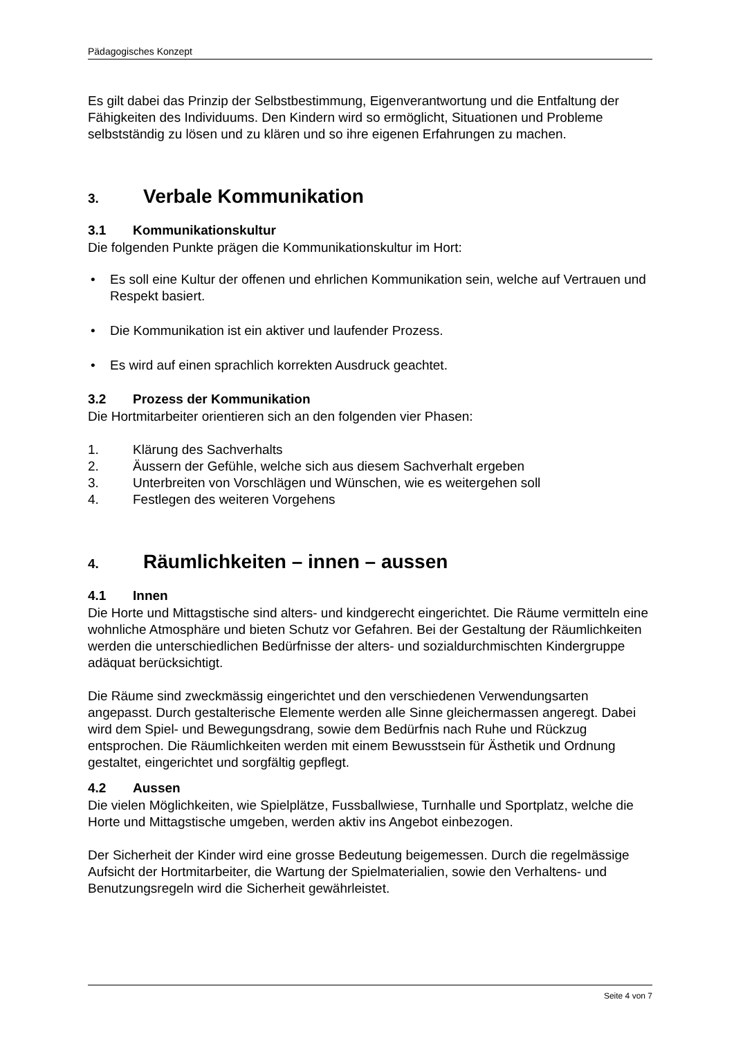Pädagogisches Konzept
Es gilt dabei das Prinzip der Selbstbestimmung, Eigenverantwortung und die Entfaltung der Fähigkeiten des Individuums. Den Kindern wird so ermöglicht, Situationen und Probleme selbstständig zu lösen und zu klären und so ihre eigenen Erfahrungen zu machen.
3. Verbale Kommunikation
3.1 Kommunikationskultur
Die folgenden Punkte prägen die Kommunikationskultur im Hort:
• Es soll eine Kultur der offenen und ehrlichen Kommunikation sein, welche auf Vertrauen und Respekt basiert.
• Die Kommunikation ist ein aktiver und laufender Prozess.
• Es wird auf einen sprachlich korrekten Ausdruck geachtet.
3.2 Prozess der Kommunikation
Die Hortmitarbeiter orientieren sich an den folgenden vier Phasen:
1. Klärung des Sachverhalts
2. Äussern der Gefühle, welche sich aus diesem Sachverhalt ergeben
3. Unterbreiten von Vorschlägen und Wünschen, wie es weitergehen soll
4. Festlegen des weiteren Vorgehens
4. Räumlichkeiten – innen – aussen
4.1 Innen
Die Horte und Mittagstische sind alters- und kindgerecht eingerichtet. Die Räume vermitteln eine wohnliche Atmosphäre und bieten Schutz vor Gefahren. Bei der Gestaltung der Räumlichkeiten werden die unterschiedlichen Bedürfnisse der alters- und sozialdurchmischten Kindergruppe adäquat berücksichtigt.
Die Räume sind zweckmässig eingerichtet und den verschiedenen Verwendungsarten angepasst. Durch gestalterische Elemente werden alle Sinne gleichermassen angeregt. Dabei wird dem Spiel- und Bewegungsdrang, sowie dem Bedürfnis nach Ruhe und Rückzug entsprochen. Die Räumlichkeiten werden mit einem Bewusstsein für Ästhetik und Ordnung gestaltet, eingerichtet und sorgfältig gepflegt.
4.2 Aussen
Die vielen Möglichkeiten, wie Spielplätze, Fussballwiese, Turnhalle und Sportplatz, welche die Horte und Mittagstische umgeben, werden aktiv ins Angebot einbezogen.
Der Sicherheit der Kinder wird eine grosse Bedeutung beigemessen. Durch die regelmässige Aufsicht der Hortmitarbeiter, die Wartung der Spielmaterialien, sowie den Verhaltens- und Benutzungsregeln wird die Sicherheit gewährleistet.
Seite 4 von 7